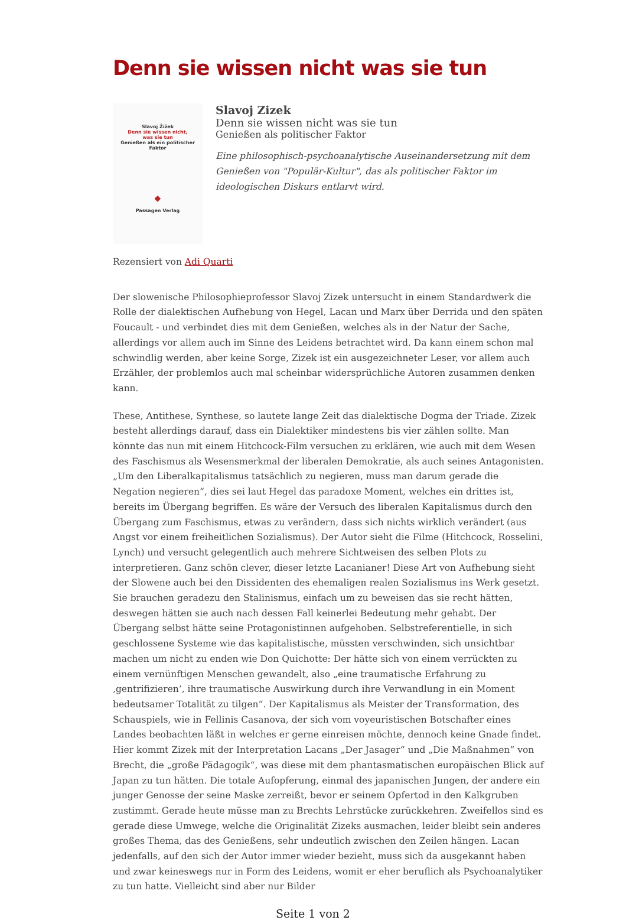Denn sie wissen nicht was sie tun
Slavoj Žižek
Denn sie wissen nicht,
was sie tun
Genießen als ein politischer
Faktor
◆
Passagen Verlag
Slavoj Zizek
Denn sie wissen nicht was sie tun
Genießen als politischer Faktor
Eine philosophisch-psychoanalytische Auseinandersetzung mit dem Genießen von "Populär-Kultur", das als politischer Faktor im ideologischen Diskurs entlarvt wird.
Rezensiert von Adi Quarti
Der slowenische Philosophieprofessor Slavoj Zizek untersucht in einem Standardwerk die Rolle der dialektischen Aufhebung von Hegel, Lacan und Marx über Derrida und den späten Foucault - und verbindet dies mit dem Genießen, welches als in der Natur der Sache, allerdings vor allem auch im Sinne des Leidens betrachtet wird. Da kann einem schon mal schwindlig werden, aber keine Sorge, Zizek ist ein ausgezeichneter Leser, vor allem auch Erzähler, der problemlos auch mal scheinbar widersprüchliche Autoren zusammen denken kann.
These, Antithese, Synthese, so lautete lange Zeit das dialektische Dogma der Triade. Zizek besteht allerdings darauf, dass ein Dialektiker mindestens bis vier zählen sollte. Man könnte das nun mit einem Hitchcock-Film versuchen zu erklären, wie auch mit dem Wesen des Faschismus als Wesensmerkmal der liberalen Demokratie, als auch seines Antagonisten. „Um den Liberalkapitalismus tatsächlich zu negieren, muss man darum gerade die Negation negieren“, dies sei laut Hegel das paradoxe Moment, welches ein drittes ist, bereits im Übergang begriffen. Es wäre der Versuch des liberalen Kapitalismus durch den Übergang zum Faschismus, etwas zu verändern, dass sich nichts wirklich verändert (aus Angst vor einem freiheitlichen Sozialismus). Der Autor sieht die Filme (Hitchcock, Rosselini, Lynch) und versucht gelegentlich auch mehrere Sichtweisen des selben Plots zu interpretieren. Ganz schön clever, dieser letzte Lacanianer! Diese Art von Aufhebung sieht der Slowene auch bei den Dissidenten des ehemaligen realen Sozialismus ins Werk gesetzt. Sie brauchen geradezu den Stalinismus, einfach um zu beweisen das sie recht hätten, deswegen hätten sie auch nach dessen Fall keinerlei Bedeutung mehr gehabt. Der Übergang selbst hätte seine Protagonistinnen aufgehoben. Selbstreferentielle, in sich geschlossene Systeme wie das kapitalistische, müssten verschwinden, sich unsichtbar machen um nicht zu enden wie Don Quichotte: Der hätte sich von einem verrückten zu einem vernünftigen Menschen gewandelt, also „eine traumatische Erfahrung zu ‚gentrifizieren‘, ihre traumatische Auswirkung durch ihre Verwandlung in ein Moment bedeutsamer Totalität zu tilgen“. Der Kapitalismus als Meister der Transformation, des Schauspiels, wie in Fellinis Casanova, der sich vom voyeuristischen Botschafter eines Landes beobachten läßt in welches er gerne einreisen möchte, dennoch keine Gnade findet. Hier kommt Zizek mit der Interpretation Lacans „Der Jasager“ und „Die Maßnahmen“ von Brecht, die „große Pädagogik“, was diese mit dem phantasmatischen europäischen Blick auf Japan zu tun hätten. Die totale Aufopferung, einmal des japanischen Jungen, der andere ein junger Genosse der seine Maske zerreißt, bevor er seinem Opfertod in den Kalkgruben zustimmt. Gerade heute müsse man zu Brechts Lehrstücke zurückkehren. Zweifellos sind es gerade diese Umwege, welche die Originalität Zizeks ausmachen, leider bleibt sein anderes großes Thema, das des Genießens, sehr undeutlich zwischen den Zeilen hängen. Lacan jedenfalls, auf den sich der Autor immer wieder bezieht, muss sich da ausgekannt haben und zwar keineswegs nur in Form des Leidens, womit er eher beruflich als Psychoanalytiker zu tun hatte. Vielleicht sind aber nur Bilder
Seite 1 von 2